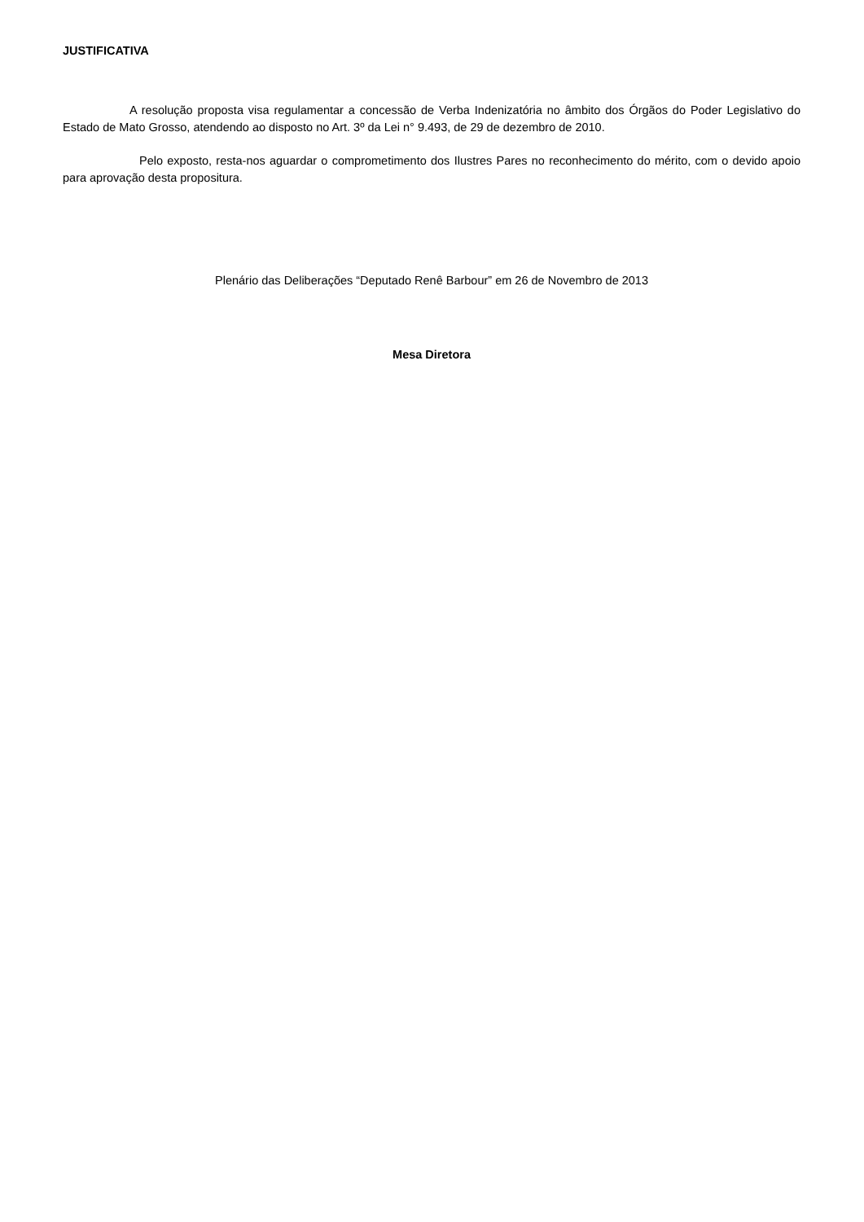JUSTIFICATIVA
A resolução proposta visa regulamentar a concessão de Verba Indenizatória no âmbito dos Órgãos do Poder Legislativo do Estado de Mato Grosso, atendendo ao disposto no Art. 3º da Lei n° 9.493, de 29 de dezembro de 2010.
Pelo exposto, resta-nos aguardar o comprometimento dos Ilustres Pares no reconhecimento do mérito, com o devido apoio para aprovação desta propositura.
Plenário das Deliberações “Deputado Renê Barbour” em 26 de Novembro de 2013
Mesa Diretora